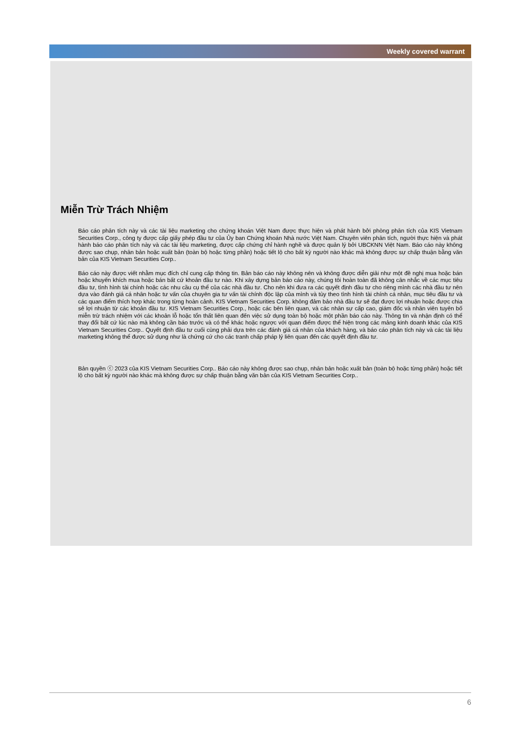Weekly covered warrant
Miễn Trừ Trách Nhiệm
Báo cáo phân tích này và các tài liệu marketing cho chứng khoán Việt Nam được thực hiện và phát hành bởi phòng phân tích của KIS Vietnam Securities Corp., công ty được cấp giấy phép đầu tư của Ủy ban Chứng khoán Nhà nước Việt Nam. Chuyên viên phân tích, người thực hiện và phát hành báo cáo phân tích này và các tài liệu marketing, được cấp chứng chỉ hành nghề và được quản lý bởi UBCKNN Việt Nam. Báo cáo này không được sao chụp, nhân bản hoặc xuất bản (toàn bộ hoặc từng phần) hoặc tiết lộ cho bất kỳ người nào khác mà không được sự chấp thuận bằng văn bản của KIS Vietnam Securities Corp..
Báo cáo này được viết nhằm mục đích chỉ cung cấp thông tin. Bản báo cáo này không nên và không được diễn giải như một đề nghị mua hoặc bán hoặc khuyến khích mua hoặc bán bất cứ khoản đầu tư nào. Khi xây dựng bản báo cáo này, chúng tôi hoàn toàn đã không cân nhắc về các mục tiêu đầu tư, tình hình tài chính hoặc các nhu cầu cụ thể của các nhà đầu tư. Cho nên khi đưa ra các quyết định đầu tư cho riêng mình các nhà đầu tư nên dựa vào đánh giá cá nhân hoặc tư vấn của chuyên gia tư vấn tài chính độc lập của mình và tùy theo tình hình tài chính cá nhân, mục tiêu đầu tư và các quan điểm thích hợp khác trong từng hoàn cảnh. KIS Vietnam Securities Corp. không đảm bảo nhà đầu tư sẽ đạt được lợi nhuận hoặc được chia sẻ lợi nhuận từ các khoản đầu tư. KIS Vietnam Securities Corp., hoặc các bên liên quan, và các nhân sự cấp cao, giám đốc và nhân viên tuyên bố miễn trừ trách nhiệm với các khoản lỗ hoặc tổn thất liên quan đến việc sử dụng toàn bộ hoặc một phần báo cáo này. Thông tin và nhận định có thể thay đổi bất cứ lúc nào mà không cần báo trước và có thể khác hoặc ngược với quan điểm được thể hiện trong các mảng kinh doanh khác của KIS Vietnam Securities Corp.. Quyết định đầu tư cuối cùng phải dựa trên các đánh giá cá nhân của khách hàng, và báo cáo phân tích này và các tài liệu marketing không thể được sử dụng như là chứng cứ cho các tranh chấp pháp lý liên quan đến các quyết định đầu tư.
Bản quyền ⓒ 2023 của KIS Vietnam Securities Corp.. Báo cáo này không được sao chụp, nhân bản hoặc xuất bản (toàn bộ hoặc từng phần) hoặc tiết lộ cho bất kỳ người nào khác mà không được sự chấp thuận bằng văn bản của KIS Vietnam Securities Corp..
6